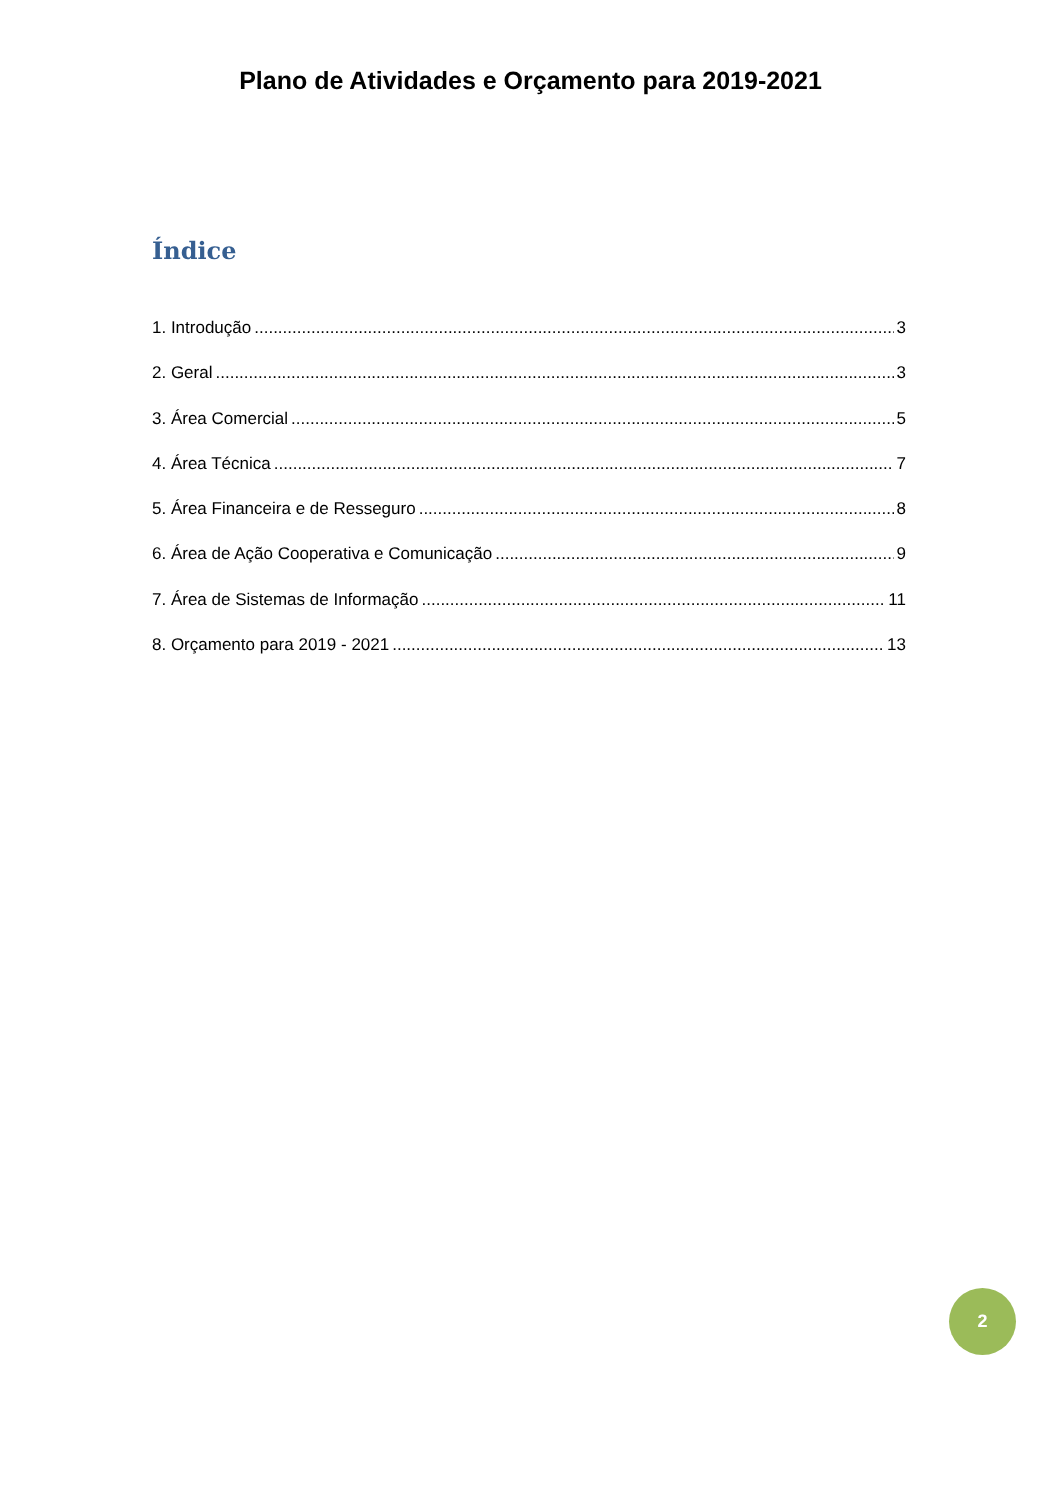Plano de Atividades e Orçamento para 2019-2021
Índice
1. Introdução 3
2. Geral 3
3. Área Comercial 5
4. Área Técnica 7
5. Área Financeira e de Resseguro 8
6. Área de Ação Cooperativa e Comunicação 9
7. Área de Sistemas de Informação 11
8. Orçamento para 2019 - 2021 13
2